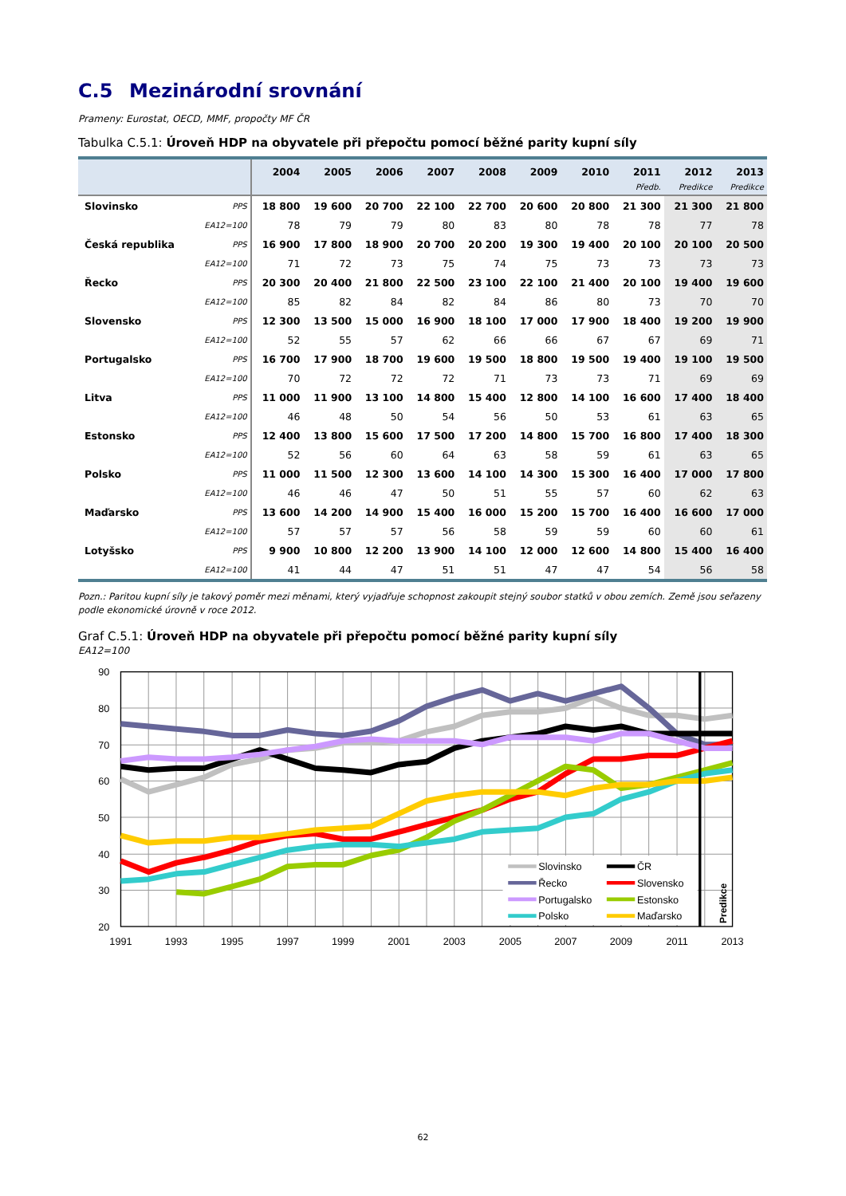C.5 Mezinárodní srovnání
Prameny: Eurostat, OECD, MMF, propočty MF ČR
Tabulka C.5.1: Úroveň HDP na obyvatele při přepočtu pomocí běžné parity kupní síly
| | | 2004 | 2005 | 2006 | 2007 | 2008 | 2009 | 2010 | 2011 | 2012 | 2013 |
| --- | --- | --- | --- | --- | --- | --- | --- | --- | --- | --- | --- |
| | | | | | | | | | Předb. | Predikce | Predikce |
| Slovinsko | PPS | 18 800 | 19 600 | 20 700 | 22 100 | 22 700 | 20 600 | 20 800 | 21 300 | 21 300 | 21 800 |
| | EA12=100 | 78 | 79 | 79 | 80 | 83 | 80 | 78 | 78 | 77 | 78 |
| Česká republika | PPS | 16 900 | 17 800 | 18 900 | 20 700 | 20 200 | 19 300 | 19 400 | 20 100 | 20 100 | 20 500 |
| | EA12=100 | 71 | 72 | 73 | 75 | 74 | 75 | 73 | 73 | 73 | 73 |
| Řecko | PPS | 20 300 | 20 400 | 21 800 | 22 500 | 23 100 | 22 100 | 21 400 | 20 100 | 19 400 | 19 600 |
| | EA12=100 | 85 | 82 | 84 | 82 | 84 | 86 | 80 | 73 | 70 | 70 |
| Slovensko | PPS | 12 300 | 13 500 | 15 000 | 16 900 | 18 100 | 17 000 | 17 900 | 18 400 | 19 200 | 19 900 |
| | EA12=100 | 52 | 55 | 57 | 62 | 66 | 66 | 67 | 67 | 69 | 71 |
| Portugalsko | PPS | 16 700 | 17 900 | 18 700 | 19 600 | 19 500 | 18 800 | 19 500 | 19 400 | 19 100 | 19 500 |
| | EA12=100 | 70 | 72 | 72 | 72 | 71 | 73 | 73 | 71 | 69 | 69 |
| Litva | PPS | 11 000 | 11 900 | 13 100 | 14 800 | 15 400 | 12 800 | 14 100 | 16 600 | 17 400 | 18 400 |
| | EA12=100 | 46 | 48 | 50 | 54 | 56 | 50 | 53 | 61 | 63 | 65 |
| Estonsko | PPS | 12 400 | 13 800 | 15 600 | 17 500 | 17 200 | 14 800 | 15 700 | 16 800 | 17 400 | 18 300 |
| | EA12=100 | 52 | 56 | 60 | 64 | 63 | 58 | 59 | 61 | 63 | 65 |
| Polsko | PPS | 11 000 | 11 500 | 12 300 | 13 600 | 14 100 | 14 300 | 15 300 | 16 400 | 17 000 | 17 800 |
| | EA12=100 | 46 | 46 | 47 | 50 | 51 | 55 | 57 | 60 | 62 | 63 |
| Maďarsko | PPS | 13 600 | 14 200 | 14 900 | 15 400 | 16 000 | 15 200 | 15 700 | 16 400 | 16 600 | 17 000 |
| | EA12=100 | 57 | 57 | 57 | 56 | 58 | 59 | 59 | 60 | 60 | 61 |
| Lotyšsko | PPS | 9 900 | 10 800 | 12 200 | 13 900 | 14 100 | 12 000 | 12 600 | 14 800 | 15 400 | 16 400 |
| | EA12=100 | 41 | 44 | 47 | 51 | 51 | 47 | 47 | 54 | 56 | 58 |
Pozn.: Paritou kupní síly je takový poměr mezi měnami, který vyjadřuje schopnost zakoupit stejný soubor statků v obou zemích. Země jsou seřazeny podle ekonomické úrovně v roce 2012.
Graf C.5.1: Úroveň HDP na obyvatele při přepočtu pomocí běžné parity kupní síly
EA12=100
Slovinsko
ČR
Řecko
Slovensko
Portugalsko
Estonsko
Polsko
Maďarsko
Predikce
90
80
70
60
50
40
30
20
1991
1993
1995
1997
1999
2001
2003
2005
2007
2009
2011
2013
62